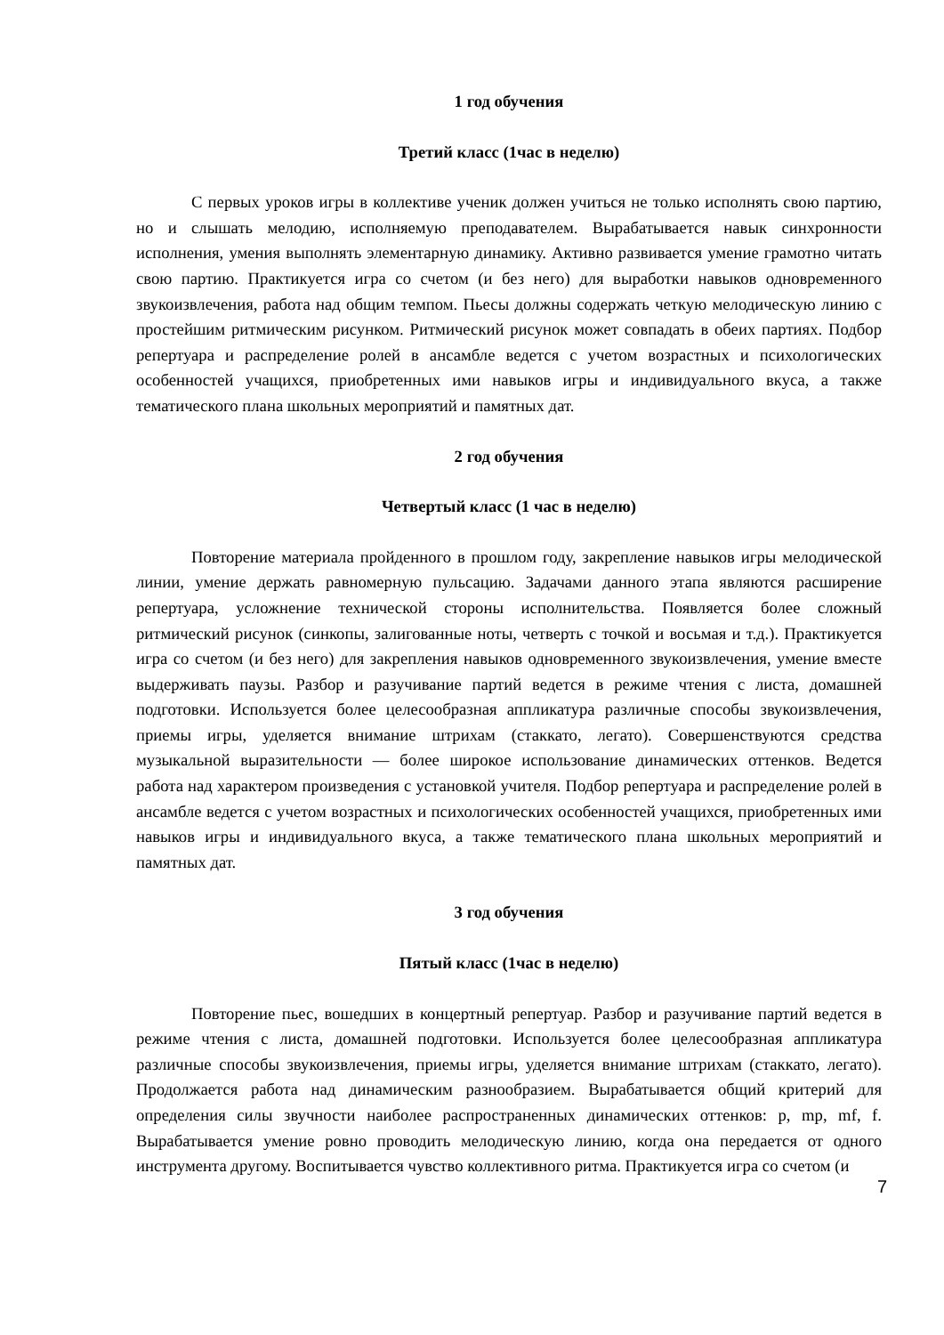1 год обучения
Третий класс (1час в неделю)
С первых уроков игры в коллективе ученик должен учиться не только исполнять свою партию, но и слышать мелодию, исполняемую преподавателем. Вырабатывается навык синхронности исполнения, умения выполнять элементарную динамику. Активно развивается умение грамотно читать свою партию. Практикуется игра со счетом (и без него) для выработки навыков одновременного звукоизвлечения, работа над общим темпом. Пьесы должны содержать четкую мелодическую линию с простейшим ритмическим рисунком. Ритмический рисунок может совпадать в обеих партиях. Подбор репертуара и распределение ролей в ансамбле ведется с учетом возрастных и психологических особенностей учащихся, приобретенных ими навыков игры и индивидуального вкуса, а также тематического плана школьных мероприятий и памятных дат.
2 год обучения
Четвертый класс (1 час в неделю)
Повторение материала пройденного в прошлом году, закрепление навыков игры мелодической линии, умение держать равномерную пульсацию. Задачами данного этапа являются расширение репертуара, усложнение технической стороны исполнительства. Появляется более сложный ритмический рисунок (синкопы, залигованные ноты, четверть с точкой и восьмая и т.д.). Практикуется игра со счетом (и без него) для закрепления навыков одновременного звукоизвлечения, умение вместе выдерживать паузы. Разбор и разучивание партий ведется в режиме чтения с листа, домашней подготовки. Используется более целесообразная аппликатура различные способы звукоизвлечения, приемы игры, уделяется внимание штрихам (стаккато, легато). Совершенствуются средства музыкальной выразительности — более широкое использование динамических оттенков. Ведется работа над характером произведения с установкой учителя. Подбор репертуара и распределение ролей в ансамбле ведется с учетом возрастных и психологических особенностей учащихся, приобретенных ими навыков игры и индивидуального вкуса, а также тематического плана школьных мероприятий и памятных дат.
3 год обучения
Пятый класс (1час в неделю)
Повторение пьес, вошедших в концертный репертуар. Разбор и разучивание партий ведется в режиме чтения с листа, домашней подготовки. Используется более целесообразная аппликатура различные способы звукоизвлечения, приемы игры, уделяется внимание штрихам (стаккато, легато). Продолжается работа над динамическим разнообразием. Вырабатывается общий критерий для определения силы звучности наиболее распространенных динамических оттенков: p, mp, mf, f. Вырабатывается умение ровно проводить мелодическую линию, когда она передается от одного инструмента другому. Воспитывается чувство коллективного ритма. Практикуется игра со счетом (и
7